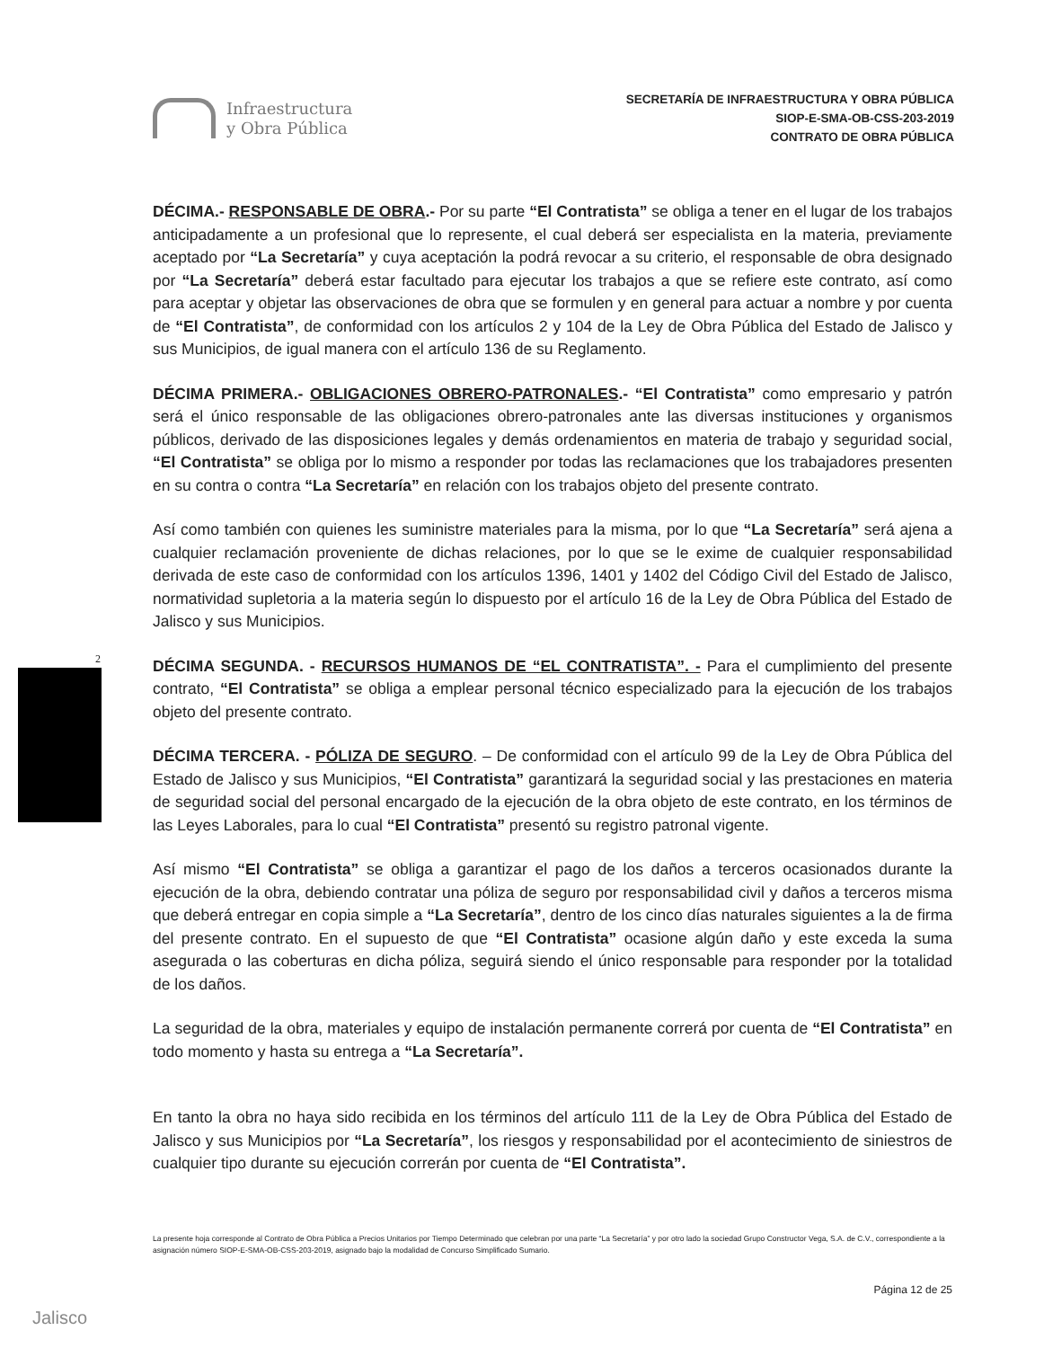Infraestructura
y Obra Pública
SECRETARÍA DE INFRAESTRUCTURA Y OBRA PÚBLICA
SIOP-E-SMA-OB-CSS-203-2019
CONTRATO DE OBRA PÚBLICA
DÉCIMA.- RESPONSABLE DE OBRA.- Por su parte “El Contratista” se obliga a tener en el lugar de los trabajos anticipadamente a un profesional que lo represente, el cual deberá ser especialista en la materia, previamente aceptado por “La Secretaría” y cuya aceptación la podrá revocar a su criterio, el responsable de obra designado por “La Secretaría” deberá estar facultado para ejecutar los trabajos a que se refiere este contrato, así como para aceptar y objetar las observaciones de obra que se formulen y en general para actuar a nombre y por cuenta de “El Contratista”, de conformidad con los artículos 2 y 104 de la Ley de Obra Pública del Estado de Jalisco y sus Municipios, de igual manera con el artículo 136 de su Reglamento.
DÉCIMA PRIMERA.- OBLIGACIONES OBRERO-PATRONALES.- “El Contratista” como empresario y patrón será el único responsable de las obligaciones obrero-patronales ante las diversas instituciones y organismos públicos, derivado de las disposiciones legales y demás ordenamientos en materia de trabajo y seguridad social, “El Contratista” se obliga por lo mismo a responder por todas las reclamaciones que los trabajadores presenten en su contra o contra “La Secretaría” en relación con los trabajos objeto del presente contrato.
Así como también con quienes les suministre materiales para la misma, por lo que “La Secretaría” será ajena a cualquier reclamación proveniente de dichas relaciones, por lo que se le exime de cualquier responsabilidad derivada de este caso de conformidad con los artículos 1396, 1401 y 1402 del Código Civil del Estado de Jalisco, normatividad supletoria a la materia según lo dispuesto por el artículo 16 de la Ley de Obra Pública del Estado de Jalisco y sus Municipios.
DÉCIMA SEGUNDA. - RECURSOS HUMANOS DE “EL CONTRATISTA”. - Para el cumplimiento del presente contrato, “El Contratista” se obliga a emplear personal técnico especializado para la ejecución de los trabajos objeto del presente contrato.
DÉCIMA TERCERA. - PÓLIZA DE SEGURO. – De conformidad con el artículo 99 de la Ley de Obra Pública del Estado de Jalisco y sus Municipios, “El Contratista” garantizará la seguridad social y las prestaciones en materia de seguridad social del personal encargado de la ejecución de la obra objeto de este contrato, en los términos de las Leyes Laborales, para lo cual “El Contratista” presentó su registro patronal vigente.
Así mismo “El Contratista” se obliga a garantizar el pago de los daños a terceros ocasionados durante la ejecución de la obra, debiendo contratar una póliza de seguro por responsabilidad civil y daños a terceros misma que deberá entregar en copia simple a “La Secretaría”, dentro de los cinco días naturales siguientes a la de firma del presente contrato. En el supuesto de que “El Contratista” ocasione algún daño y este exceda la suma asegurada o las coberturas en dicha póliza, seguirá siendo el único responsable para responder por la totalidad de los daños.
La seguridad de la obra, materiales y equipo de instalación permanente correrá por cuenta de “El Contratista” en todo momento y hasta su entrega a “La Secretaría”.
En tanto la obra no haya sido recibida en los términos del artículo 111 de la Ley de Obra Pública del Estado de Jalisco y sus Municipios por “La Secretaría”, los riesgos y responsabilidad por el acontecimiento de siniestros de cualquier tipo durante su ejecución correrán por cuenta de “El Contratista”.
La presente hoja corresponde al Contrato de Obra Pública a Precios Unitarios por Tiempo Determinado que celebran por una parte “La Secretaría” y por otro lado la sociedad Grupo Constructor Vega, S.A. de C.V., correspondiente a la asignación número SIOP-E-SMA-OB-CSS-203-2019, asignado bajo la modalidad de Concurso Simplificado Sumario.
Página 12 de 25
2
Jalisco